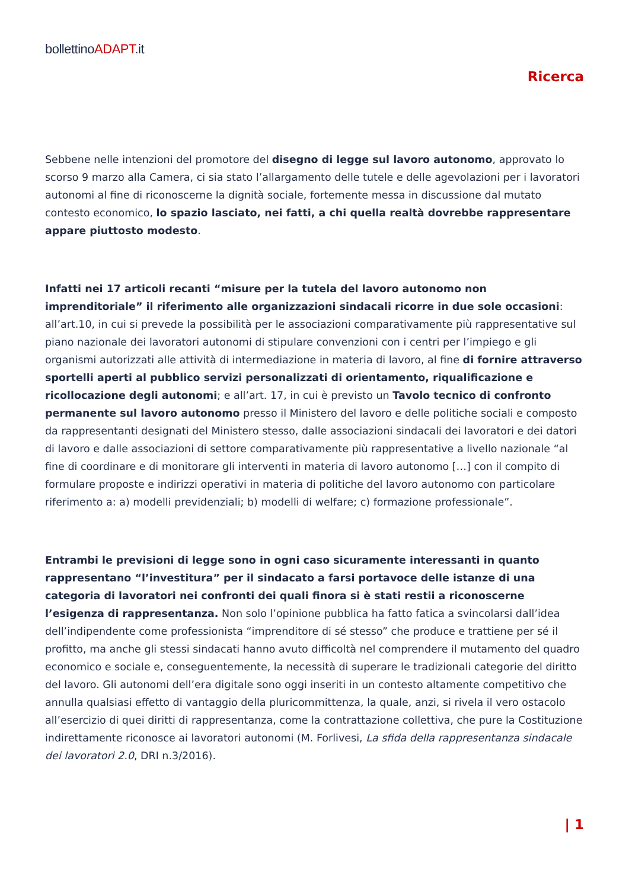bollettinoADAPT.it
Ricerca
Sebbene nelle intenzioni del promotore del disegno di legge sul lavoro autonomo, approvato lo scorso 9 marzo alla Camera, ci sia stato l’allargamento delle tutele e delle agevolazioni per i lavoratori autonomi al fine di riconoscerne la dignità sociale, fortemente messa in discussione dal mutato contesto economico, lo spazio lasciato, nei fatti, a chi quella realtà dovrebbe rappresentare appare piuttosto modesto.
Infatti nei 17 articoli recanti “misure per la tutela del lavoro autonomo non imprenditoriale” il riferimento alle organizzazioni sindacali ricorre in due sole occasioni: all’art.10, in cui si prevede la possibilità per le associazioni comparativamente più rappresentative sul piano nazionale dei lavoratori autonomi di stipulare convenzioni con i centri per l’impiego e gli organismi autorizzati alle attività di intermediazione in materia di lavoro, al fine di fornire attraverso sportelli aperti al pubblico servizi personalizzati di orientamento, riqualificazione e ricollocazione degli autonomi; e all’art. 17, in cui è previsto un Tavolo tecnico di confronto permanente sul lavoro autonomo presso il Ministero del lavoro e delle politiche sociali e composto da rappresentanti designati del Ministero stesso, dalle associazioni sindacali dei lavoratori e dei datori di lavoro e dalle associazioni di settore comparativamente più rappresentative a livello nazionale “al fine di coordinare e di monitorare gli interventi in materia di lavoro autonomo […] con il compito di formulare proposte e indirizzi operativi in materia di politiche del lavoro autonomo con particolare riferimento a: a) modelli previdenziali; b) modelli di welfare; c) formazione professionale”.
Entrambi le previsioni di legge sono in ogni caso sicuramente interessanti in quanto rappresentano “l’investitura” per il sindacato a farsi portavoce delle istanze di una categoria di lavoratori nei confronti dei quali finora si è stati restii a riconoscerne l’esigenza di rappresentanza. Non solo l’opinione pubblica ha fatto fatica a svincolarsi dall’idea dell’indipendente come professionista “imprenditore di sé stesso” che produce e trattiene per sé il profitto, ma anche gli stessi sindacati hanno avuto difficoltà nel comprendere il mutamento del quadro economico e sociale e, conseguentemente, la necessità di superare le tradizionali categorie del diritto del lavoro. Gli autonomi dell’era digitale sono oggi inseriti in un contesto altamente competitivo che annulla qualsiasi effetto di vantaggio della pluricommittenza, la quale, anzi, si rivela il vero ostacolo all’esercizio di quei diritti di rappresentanza, come la contrattazione collettiva, che pure la Costituzione indirettamente riconosce ai lavoratori autonomi (M. Forlivesi, La sfida della rappresentanza sindacale dei lavoratori 2.0, DRI n.3/2016).
| 1